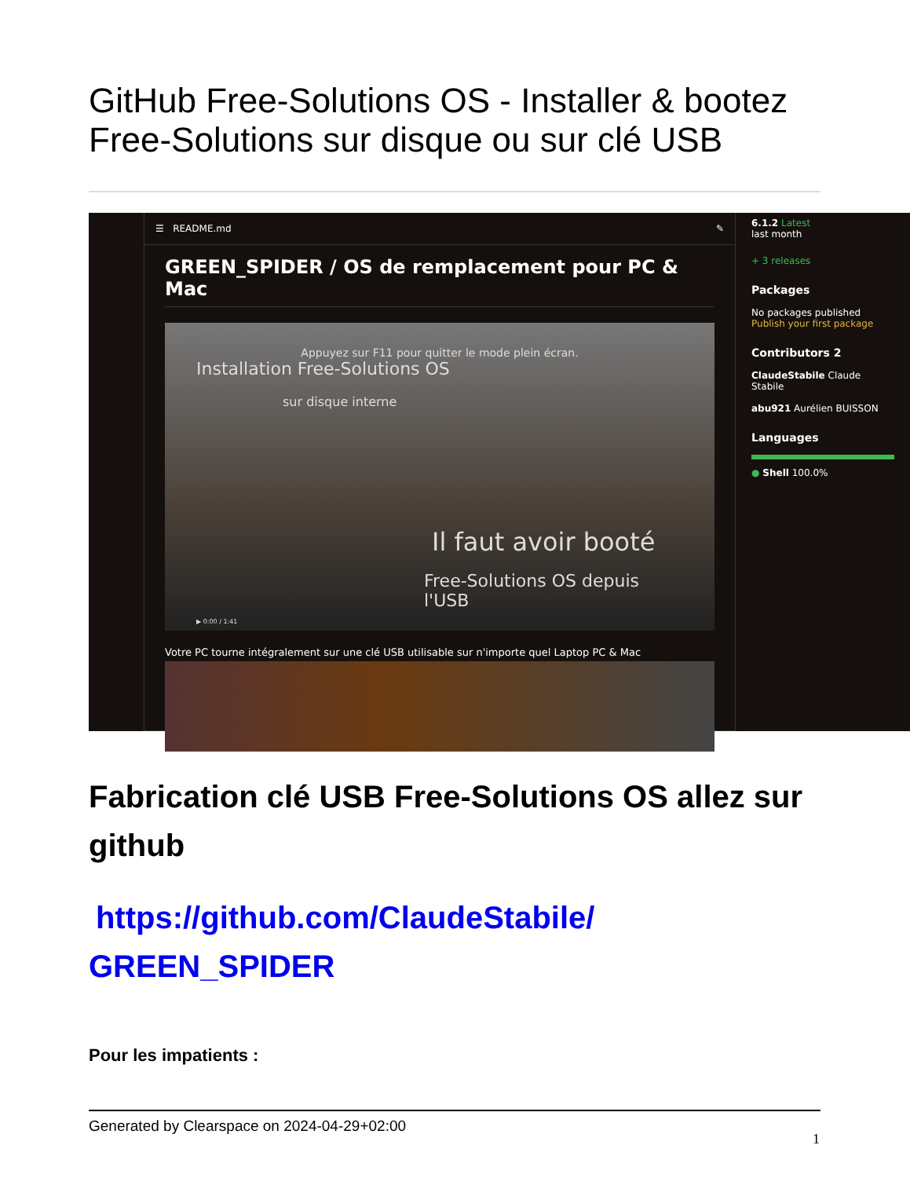GitHub Free-Solutions OS - Installer & bootez Free-Solutions sur disque ou sur clé USB
☰ README.md ✎
GREEN_SPIDER / OS de remplacement pour PC & Mac
Appuyez sur F11 pour quitter le mode plein écran.
Installation Free-Solutions OS
sur disque interne
Il faut avoir booté
Free-Solutions OS depuis l'USB
▶ 0:00 / 1:41
Votre PC tourne intégralement sur une clé USB utilisable sur n'importe quel Laptop PC & Mac
6.1.2 Latest
last month
+ 3 releases
Packages
No packages published
Publish your first package
Contributors 2
ClaudeStabile Claude Stabile
abu921 Aurélien BUISSON
Languages
● Shell 100.0%
Fabrication clé USB Free-Solutions OS allez sur github
https://github.com/ClaudeStabile/ GREEN_SPIDER
Pour les impatients :
Generated by Clearspace on 2024-04-29+02:00
1